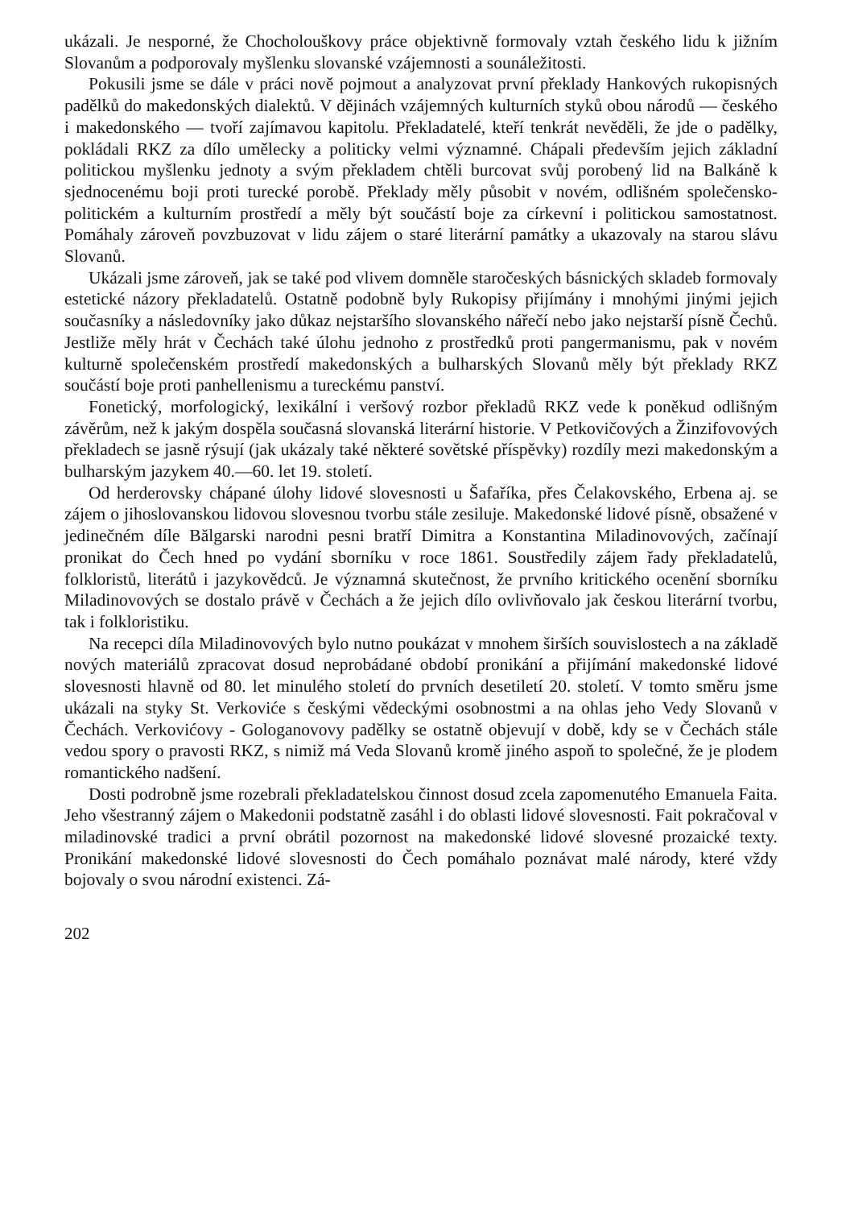ukázali. Je nesporné, že Chocholouškovy práce objektivně formovaly vztah českého lidu k jižním Slovanům a podporovaly myšlenku slovanské vzájemnosti a sounáležitosti.
Pokusili jsme se dále v práci nově pojmout a analyzovat první překlady Hankových rukopisných padělků do makedonských dialektů. V dějinách vzájemných kulturních styků obou národů — českého i makedonského — tvoří zajímavou kapitolu. Překladatelé, kteří tenkrát nevěděli, že jde o padělky, pokládali RKZ za dílo umělecky a politicky velmi významné. Chápali především jejich základní politickou myšlenku jednoty a svým překladem chtěli burcovat svůj porobený lid na Balkáně k sjednocenému boji proti turecké porobě. Překlady měly působit v novém, odlišném společensko-politickém a kulturním prostředí a měly být součástí boje za církevní i politickou samostatnost. Pomáhaly zároveň povzbuzovat v lidu zájem o staré literární památky a ukazovaly na starou slávu Slovanů.
Ukázali jsme zároveň, jak se také pod vlivem domněle staročeských básnických skladeb formovaly estetické názory překladatelů. Ostatně podobně byly Rukopisy přijímány i mnohými jinými jejich současníky a následovníky jako důkaz nejstaršího slovanského nářečí nebo jako nejstarší písně Čechů. Jestliže měly hrát v Čechách také úlohu jednoho z prostředků proti pangermanismu, pak v novém kulturně společenském prostředí makedonských a bulharských Slovanů měly být překlady RKZ součástí boje proti panhellenismu a tureckému panství.
Fonetický, morfologický, lexikální i veršový rozbor překladů RKZ vede k poněkud odlišným závěrům, než k jakým dospěla současná slovanská literární historie. V Petkovičových a Žinzifovových překladech se jasně rýsují (jak ukázaly také některé sovětské příspěvky) rozdíly mezi makedonským a bulharským jazykem 40.—60. let 19. století.
Od herderovsky chápané úlohy lidové slovesnosti u Šafaříka, přes Čelakovského, Erbena aj. se zájem o jihoslovanskou lidovou slovesnou tvorbu stále zesiluje. Makedonské lidové písně, obsažené v jedinečném díle Bălgarski narodni pesni bratří Dimitra a Konstantina Miladinovových, začínají pronikat do Čech hned po vydání sborníku v roce 1861. Soustředily zájem řady překladatelů, folkloristů, literátů i jazykovědců. Je významná skutečnost, že prvního kritického ocenění sborníku Miladinovových se dostalo právě v Čechách a že jejich dílo ovlivňovalo jak českou literární tvorbu, tak i folkloristiku.
Na recepci díla Miladinovových bylo nutno poukázat v mnohem širších souvislostech a na základě nových materiálů zpracovat dosud neprobádané období pronikání a přijímání makedonské lidové slovesnosti hlavně od 80. let minulého století do prvních desetiletí 20. století. V tomto směru jsme ukázali na styky St. Verkoviće s českými vědeckými osobnostmi a na ohlas jeho Vedy Slovanů v Čechách. Verkovićovy - Gologanovovy padělky se ostatně objevují v době, kdy se v Čechách stále vedou spory o pravosti RKZ, s nimiž má Veda Slovanů kromě jiného aspoň to společné, že je plodem romantického nadšení.
Dosti podrobně jsme rozebrali překladatelskou činnost dosud zcela zapomenutého Emanuela Faita. Jeho všestranný zájem o Makedonii podstatně zasáhl i do oblasti lidové slovesnosti. Fait pokračoval v miladinovské tradici a první obrátil pozornost na makedonské lidové slovesné prozaické texty. Pronikání makedonské lidové slovesnosti do Čech pomáhalo poznávat malé národy, které vždy bojovaly o svou národní existenci. Zá-
202